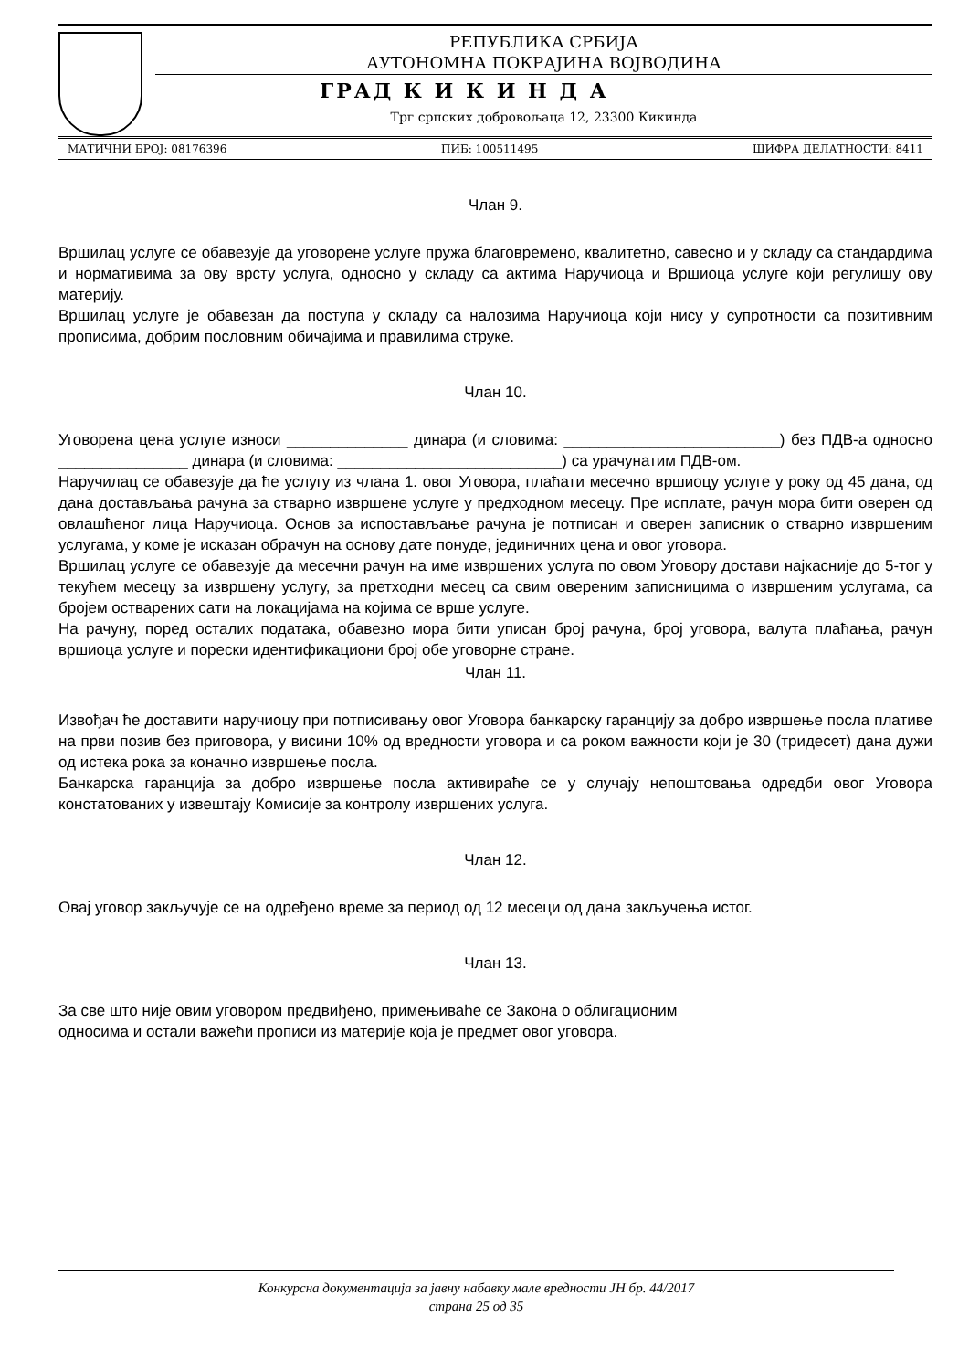РЕПУБЛИКА СРБИЈА
АУТОНОМНА ПОКРАЈИНА ВОЈВОДИНА
ГРАД К И К И Н Д А
Трг српских добровољаца 12, 23300 Кикинда
МАТИЧНИ БРОЈ: 08176396 ПИБ: 100511495 ШИФРА ДЕЛАТНОСТИ: 8411
Члан 9.
Вршилац услуге се обавезује да уговорене услуге пружа благовремено, квалитетно, савесно и у складу са стандардима и нормативима за ову врсту услуга, односно у складу са актима Наручиоца и Вршиоца услуге који регулишу ову материју.
Вршилац услуге је обавезан да поступа у складу са налозима Наручиоца који нису у супротности са позитивним прописима, добрим пословним обичајима и правилима струке.
Члан 10.
Уговорена цена услуге износи ______________ динара (и словима: _________________________) без ПДВ-а односно _______________ динара (и словима: __________________________) са урачунатим ПДВ-ом.
Наручилац се обавезује да ће услугу из члана 1. овог Уговора, плаћати месечно вршиоцу услуге у року од 45 дана, од дана достављања рачуна за стварно извршене услуге у предходном месецу. Пре исплате, рачун мора бити оверен од овлашћеног лица Наручиоца. Основ за испостављање рачуна је потписан и оверен записник о стварно извршеним услугама, у коме је исказан обрачун на основу дате понуде, јединичних цена и овог уговора.
Вршилац услуге се обавезује да месечни рачун на име извршених услуга по овом Уговору достави најкасније до 5-тог у текућем месецу за извршену услугу, за претходни месец са свим овереним записницима о извршеним услугама, са бројем остварених сати на локацијама на којима се врше услуге.
На рачуну, поред осталих података, обавезно мора бити уписан број рачуна, број уговора, валута плаћања, рачун вршиоца услуге и порески идентификациони број обе уговорне стране.
Члан 11.
Извођач ће доставити наручиоцу при потписивању овог Уговора банкарску гаранцију за добро извршење посла плативе на први позив без приговора, у висини 10% од вредности уговора и са роком важности који је 30 (тридесет) дана дужи од истека рока за коначно извршење посла.
Банкарска гаранција за добро извршење посла активираће се у случају непоштовања одредби овог Уговора констатованих у извештају Комисије за контролу извршених услуга.
Члан 12.
Овај уговор закључује се на одређено време за период од 12 месеци од дана закључења истог.
Члан 13.
За све што није овим уговором предвиђено, примењиваће се Закона о облигационим
односима и остали важећи прописи из материје која је предмет овог уговора.
Конкурсна документација за јавну набавку мале вредности ЈН бр. 44/2017
страна 25 од 35